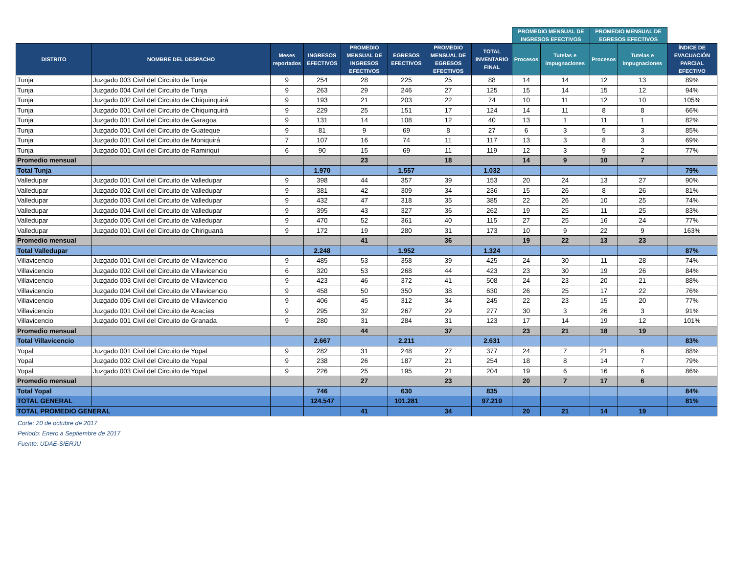| | | | | | | | | PROMEDIO MENSUAL DE INGRESOS EFECTIVOS | | PROMEDIO MENSUAL DE EGRESOS EFECTIVOS | | |
| --- | --- | --- | --- | --- | --- | --- | --- | --- | --- | --- | --- | --- |
| DISTRITO | NOMBRE DEL DESPACHO | Meses reportados | INGRESOS EFECTIVOS | PROMEDIO MENSUAL DE INGRESOS EFECTIVOS | EGRESOS EFECTIVOS | PROMEDIO MENSUAL DE EGRESOS EFECTIVOS | TOTAL INVENTARIO FINAL | Procesos | Tutelas e impugnaciones | Procesos | Tutelas e impugnaciones | ÍNDICE DE EVACUACIÓN PARCIAL EFECTIVO |
| Tunja | Juzgado 003 Civil del Circuito de Tunja | 9 | 254 | 28 | 225 | 25 | 88 | 14 | 14 | 12 | 13 | 89% |
| Tunja | Juzgado 004 Civil del Circuito de Tunja | 9 | 263 | 29 | 246 | 27 | 125 | 15 | 14 | 15 | 12 | 94% |
| Tunja | Juzgado 002 Civil del Circuito de Chiquinquirá | 9 | 193 | 21 | 203 | 22 | 74 | 10 | 11 | 12 | 10 | 105% |
| Tunja | Juzgado 001 Civil del Circuito de Chiquinquirá | 9 | 229 | 25 | 151 | 17 | 124 | 14 | 11 | 8 | 8 | 66% |
| Tunja | Juzgado 001 Civil del Circuito de Garagoa | 9 | 131 | 14 | 108 | 12 | 40 | 13 | 1 | 11 | 1 | 82% |
| Tunja | Juzgado 001 Civil del Circuito de Guateque | 9 | 81 | 9 | 69 | 8 | 27 | 6 | 3 | 5 | 3 | 85% |
| Tunja | Juzgado 001 Civil del Circuito de Moniquirá | 7 | 107 | 16 | 74 | 11 | 117 | 13 | 3 | 8 | 3 | 69% |
| Tunja | Juzgado 001 Civil del Circuito de Ramiriquí | 6 | 90 | 15 | 69 | 11 | 119 | 12 | 3 | 9 | 2 | 77% |
| Promedio mensual | | | | 23 | | 18 | | 14 | 9 | 10 | 7 | |
| Total Tunja | | | 1.970 | | 1.557 | | 1.032 | | | | | 79% |
| Valledupar | Juzgado 001 Civil del Circuito de Valledupar | 9 | 398 | 44 | 357 | 39 | 153 | 20 | 24 | 13 | 27 | 90% |
| Valledupar | Juzgado 002 Civil del Circuito de Valledupar | 9 | 381 | 42 | 309 | 34 | 236 | 15 | 26 | 8 | 26 | 81% |
| Valledupar | Juzgado 003 Civil del Circuito de Valledupar | 9 | 432 | 47 | 318 | 35 | 385 | 22 | 26 | 10 | 25 | 74% |
| Valledupar | Juzgado 004 Civil del Circuito de Valledupar | 9 | 395 | 43 | 327 | 36 | 262 | 19 | 25 | 11 | 25 | 83% |
| Valledupar | Juzgado 005 Civil del Circuito de Valledupar | 9 | 470 | 52 | 361 | 40 | 115 | 27 | 25 | 16 | 24 | 77% |
| Valledupar | Juzgado 001 Civil del Circuito de Chiriguaná | 9 | 172 | 19 | 280 | 31 | 173 | 10 | 9 | 22 | 9 | 163% |
| Promedio mensual | | | | 41 | | 36 | | 19 | 22 | 13 | 23 | |
| Total Valledupar | | | 2.248 | | 1.952 | | 1.324 | | | | | 87% |
| Villavicencio | Juzgado 001 Civil del Circuito de Villavicencio | 9 | 485 | 53 | 358 | 39 | 425 | 24 | 30 | 11 | 28 | 74% |
| Villavicencio | Juzgado 002 Civil del Circuito de Villavicencio | 6 | 320 | 53 | 268 | 44 | 423 | 23 | 30 | 19 | 26 | 84% |
| Villavicencio | Juzgado 003 Civil del Circuito de Villavicencio | 9 | 423 | 46 | 372 | 41 | 508 | 24 | 23 | 20 | 21 | 88% |
| Villavicencio | Juzgado 004 Civil del Circuito de Villavicencio | 9 | 458 | 50 | 350 | 38 | 630 | 26 | 25 | 17 | 22 | 76% |
| Villavicencio | Juzgado 005 Civil del Circuito de Villavicencio | 9 | 406 | 45 | 312 | 34 | 245 | 22 | 23 | 15 | 20 | 77% |
| Villavicencio | Juzgado 001 Civil del Circuito de Acacías | 9 | 295 | 32 | 267 | 29 | 277 | 30 | 3 | 26 | 3 | 91% |
| Villavicencio | Juzgado 001 Civil del Circuito de Granada | 9 | 280 | 31 | 284 | 31 | 123 | 17 | 14 | 19 | 12 | 101% |
| Promedio mensual | | | | 44 | | 37 | | 23 | 21 | 18 | 19 | |
| Total Villavicencio | | | 2.667 | | 2.211 | | 2.631 | | | | | 83% |
| Yopal | Juzgado 001 Civil del Circuito de Yopal | 9 | 282 | 31 | 248 | 27 | 377 | 24 | 7 | 21 | 6 | 88% |
| Yopal | Juzgado 002 Civil del Circuito de Yopal | 9 | 238 | 26 | 187 | 21 | 254 | 18 | 8 | 14 | 7 | 79% |
| Yopal | Juzgado 003 Civil del Circuito de Yopal | 9 | 226 | 25 | 195 | 21 | 204 | 19 | 6 | 16 | 6 | 86% |
| Promedio mensual | | | | 27 | | 23 | | 20 | 7 | 17 | 6 | |
| Total Yopal | | | 746 | | 630 | | 835 | | | | | 84% |
| TOTAL GENERAL | | | 124.547 | | 101.281 | | 97.210 | | | | | 81% |
| TOTAL PROMEDIO GENERAL | | | | 41 | | 34 | | 20 | 21 | 14 | 19 | |
Corte: 20 de octubre de 2017
Periodo: Enero a Septiembre de 2017
Fuente: UDAE-SIERJU